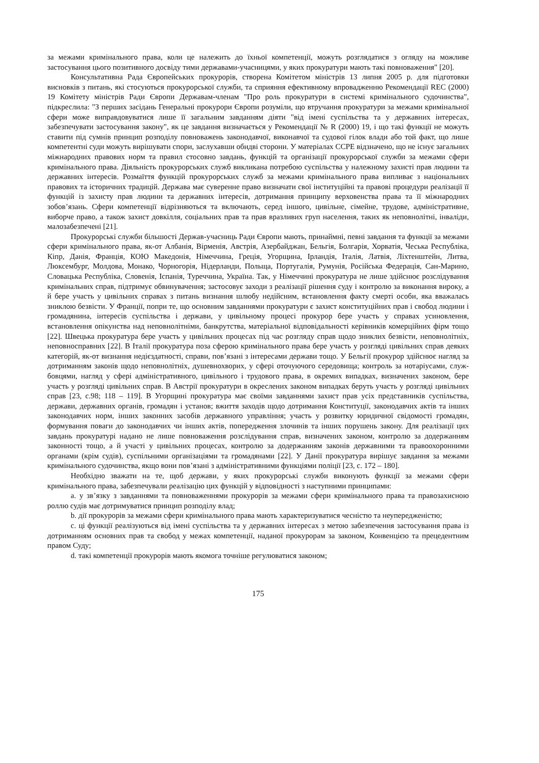за межами кримінального права, коли це належить до їхньої компетенції, можуть розглядатися з огляду на можливе застосування цього позитивного досвіду тими державами-учасницями, у яких прокуратури мають такі повноваження" [20].
Консультативна Рада Європейських прокурорів, створена Комітетом міністрів 13 липня 2005 р. для підготовки висновків з питань, які стосуються прокурорської служби, та сприяння ефективному впровадженню Рекомендації REC (2000) 19 Комітету міністрів Ради Європи Державам-членам "Про роль прокуратури в системі кримінального судочинства", підкреслила: "З перших засідань Генеральні прокурори Європи розуміли, що втручання прокуратури за межами кримінальної сфери може виправдовуватися лише її загальним завданням діяти "від імені суспільства та у державних інтересах, забезпечувати застосування закону", як це завдання визначається у Рекомендації № R (2000) 19, і що такі функції не можуть ставити під сумнів принцип розподілу повноважень законодавчої, виконавчої та судової гілок влади або той факт, що лише компетентні суди можуть вирішувати спори, заслухавши обидві сторони. У матеріалах CCPE відзначено, що не існує загальних міжнародних правових норм та правил стосовно завдань, функцій та організації прокурорської служби за межами сфери кримінального права. Діяльність прокурорських служб викликана потребою суспільства у належному захисті прав людини та державних інтересів. Розмаїття функцій прокурорських служб за межами кримінального права випливає з національних правових та історичних традицій. Держава має суверенне право визначати свої інституційні та правові процедури реалізації її функцій із захисту прав людини та державних інтересів, дотримання принципу верховенства права та її міжнародних зобов’язань. Сфери компетенції відрізняються та включають, серед іншого, цивільне, сімейне, трудове, адміністративне, виборче право, а також захист довкілля, соціальних прав та прав вразливих груп населення, таких як неповнолітні, інваліди, малозабезпечені [21].
Прокурорські служби більшості Держав-учасниць Ради Європи мають, принаймні, певні завдання та функції за межами сфери кримінального права, як-от Албанія, Вірменія, Австрія, Азербайджан, Бельгія, Болгарія, Хорватія, Чеська Республіка, Кіпр, Данія, Франція, КОЮ Македонія, Німеччина, Греція, Угорщина, Ірландія, Італія, Латвія, Ліхтенштейн, Литва, Люксембург, Молдова, Монако, Чорногорія, Нідерланди, Польща, Португалія, Румунія, Російська Федерація, Сан-Марино, Словацька Республіка, Словенія, Іспанія, Туреччина, Україна. Так, у Німеччині прокуратура не лише здійснює розслідування кримінальних справ, підтримує обвинувачення; застосовує заходи з реалізації рішення суду і контролю за виконання вироку, а й бере участь у цивільних справах з питань визнання шлюбу недійсним, встановлення факту смерті особи, яка вважалась зниклою безвісти. У Франції, попри те, що основним завданнями прокуратури є захист конституційних прав і свобод людини і громадянина, інтересів суспільства і держави, у цивільному процесі прокурор бере участь у справах усиновлення, встановлення опікунства над неповнолітніми, банкрутства, матеріальної відповідальності керівників комерційних фірм тощо [22]. Швецька прокуратура бере участь у цивільних процесах під час розгляду справ щодо зниклих безвісти, неповнолітніх, неповносправних [22]. В Італії прокуратура поза сферою кримінального права бере участь у розгляді цивільних справ деяких категорій, як-от визнання недієздатності, справи, пов’язані з інтересами держави тощо. У Бельгії прокурор здійснює нагляд за дотриманням законів щодо неповнолітніх, душевнохворих, у сфері оточуючого середовища; контроль за нотаріусами, служ-бовцями, нагляд у сфері адміністративного, цивільного і трудового права, в окремих випадках, визначених законом, бере участь у розгляді цивільних справ. В Австрії прокуратури в окреслених законом випадках беруть участь у розгляді цивільних справ [23, с.98; 118 – 119]. В Угорщині прокуратура має своїми завданнями захист прав усіх представників суспільства, держави, державних органів, громадян і установ; вжиття заходів щодо дотримання Конституції, законодавчих актів та інших законодавчих норм, інших законних засобів державного управління; участь у розвитку юридичної свідомості громадян, формування поваги до законодавчих чи інших актів, попередження злочинів та інших порушень закону. Для реалізації цих завдань прокуратурі надано не лише повноваження розслідування справ, визначених законом, контролю за додержанням законності тощо, а й участі у цивільних процесах, контролю за додержанням законів державними та правоохоронними органами (крім судів), суспільними організаціями та громадянами [22]. У Данії прокуратура вирішує завдання за межами кримінального судочинства, якщо вони пов’язані з адміністративними функціями поліції [23, с. 172 – 180].
Необхідно зважати на те, щоб держави, у яких прокурорські служби виконують функції за межами сфери кримінального права, забезпечували реалізацію цих функцій у відповідності з наступними принципами:
a. у зв’язку з завданнями та повноваженнями прокурорів за межами сфери кримінального права та правозахисною роллю судів має дотримуватися принцип розподілу влад;
b. дії прокурорів за межами сфери кримінального права мають характеризуватися чесністю та неупередженістю;
c. ці функції реалізуються від імені суспільства та у державних інтересах з метою забезпечення застосування права із дотриманням основних прав та свобод у межах компетенції, наданої прокурорам за законом, Конвенцією та прецедентним правом Суду;
d. такі компетенції прокурорів мають якомога точніше регулюватися законом;
175